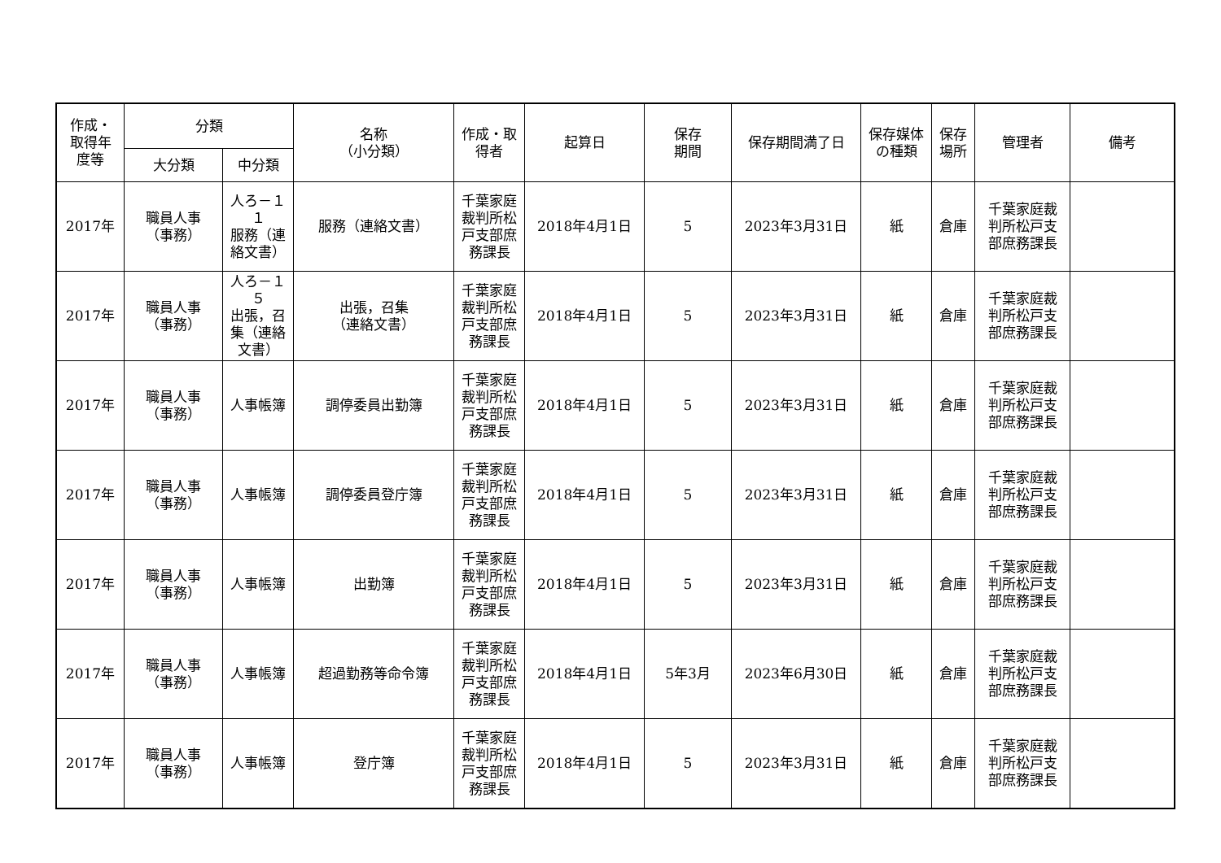| 作成・ 取得年 度等 | 分類 | | 名称 （小分類） | 作成・取 得者 | 起算日 | 保存 期間 | 保存期間満了日 | 保存媒体 の種類 | 保存 場所 | 管理者 | 備考 |
| --- | --- | --- | --- | --- | --- | --- | --- | --- | --- | --- | --- |
| | 大分類 | 中分類 | | | | | | | | | |
| 2017年 | 職員人事 （事務） | 人ろ－１ １ 服務（連 絡文書） | 服務（連絡文書） | 千葉家庭 裁判所松 戸支部庶 務課長 | 2018年4月1日 | 5 | 2023年3月31日 | 紙 | 倉庫 | 千葉家庭裁 判所松戸支 部庶務課長 | |
| 2017年 | 職員人事 （事務） | 人ろ－１ ５ 出張，召 集（連絡 文書） | 出張，召集 （連絡文書） | 千葉家庭 裁判所松 戸支部庶 務課長 | 2018年4月1日 | 5 | 2023年3月31日 | 紙 | 倉庫 | 千葉家庭裁 判所松戸支 部庶務課長 | |
| 2017年 | 職員人事 （事務） | 人事帳簿 | 調停委員出勤簿 | 千葉家庭 裁判所松 戸支部庶 務課長 | 2018年4月1日 | 5 | 2023年3月31日 | 紙 | 倉庫 | 千葉家庭裁 判所松戸支 部庶務課長 | |
| 2017年 | 職員人事 （事務） | 人事帳簿 | 調停委員登庁簿 | 千葉家庭 裁判所松 戸支部庶 務課長 | 2018年4月1日 | 5 | 2023年3月31日 | 紙 | 倉庫 | 千葉家庭裁 判所松戸支 部庶務課長 | |
| 2017年 | 職員人事 （事務） | 人事帳簿 | 出勤簿 | 千葉家庭 裁判所松 戸支部庶 務課長 | 2018年4月1日 | 5 | 2023年3月31日 | 紙 | 倉庫 | 千葉家庭裁 判所松戸支 部庶務課長 | |
| 2017年 | 職員人事 （事務） | 人事帳簿 | 超過勤務等命令簿 | 千葉家庭 裁判所松 戸支部庶 務課長 | 2018年4月1日 | 5年3月 | 2023年6月30日 | 紙 | 倉庫 | 千葉家庭裁 判所松戸支 部庶務課長 | |
| 2017年 | 職員人事 （事務） | 人事帳簿 | 登庁簿 | 千葉家庭 裁判所松 戸支部庶 務課長 | 2018年4月1日 | 5 | 2023年3月31日 | 紙 | 倉庫 | 千葉家庭裁 判所松戸支 部庶務課長 | |